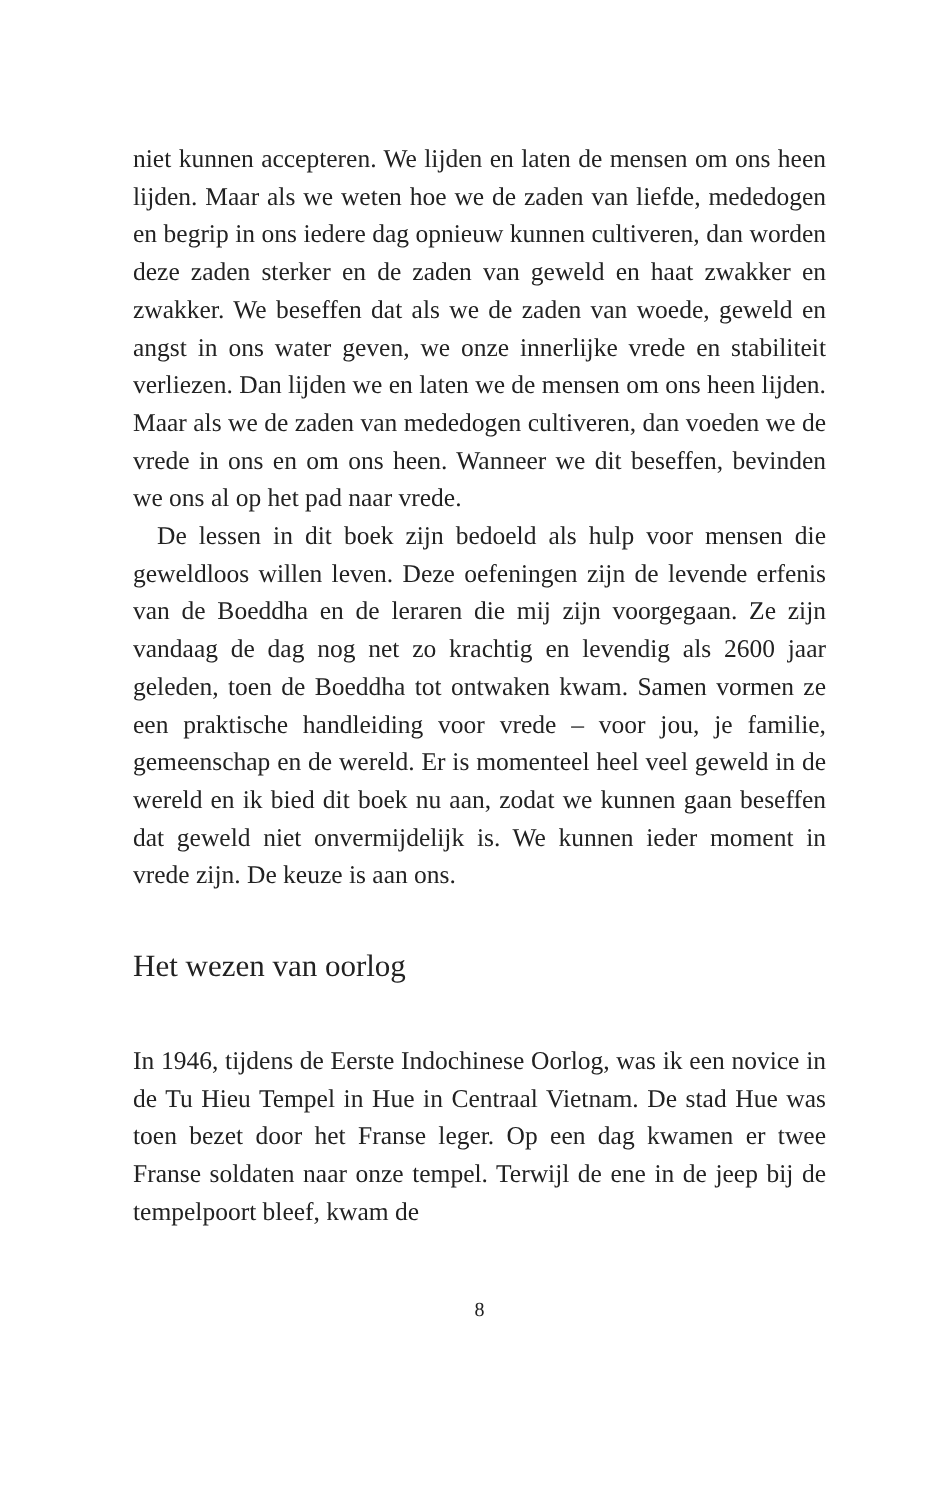niet kunnen accepteren. We lijden en laten de mensen om ons heen lijden. Maar als we weten hoe we de zaden van liefde, mededogen en begrip in ons iedere dag opnieuw kunnen cultiveren, dan worden deze zaden sterker en de zaden van geweld en haat zwakker en zwakker. We beseffen dat als we de zaden van woede, geweld en angst in ons water geven, we onze innerlijke vrede en stabiliteit verliezen. Dan lijden we en laten we de mensen om ons heen lijden. Maar als we de zaden van mededogen cultiveren, dan voeden we de vrede in ons en om ons heen. Wanneer we dit beseffen, bevinden we ons al op het pad naar vrede.
De lessen in dit boek zijn bedoeld als hulp voor mensen die geweldloos willen leven. Deze oefeningen zijn de levende erfenis van de Boeddha en de leraren die mij zijn voorgegaan. Ze zijn vandaag de dag nog net zo krachtig en levendig als 2600 jaar geleden, toen de Boeddha tot ontwaken kwam. Samen vormen ze een praktische handleiding voor vrede – voor jou, je familie, gemeenschap en de wereld. Er is momenteel heel veel geweld in de wereld en ik bied dit boek nu aan, zodat we kunnen gaan beseffen dat geweld niet onvermijdelijk is. We kunnen ieder moment in vrede zijn. De keuze is aan ons.
Het wezen van oorlog
In 1946, tijdens de Eerste Indochinese Oorlog, was ik een novice in de Tu Hieu Tempel in Hue in Centraal Vietnam. De stad Hue was toen bezet door het Franse leger. Op een dag kwamen er twee Franse soldaten naar onze tempel. Terwijl de ene in de jeep bij de tempelpoort bleef, kwam de
8